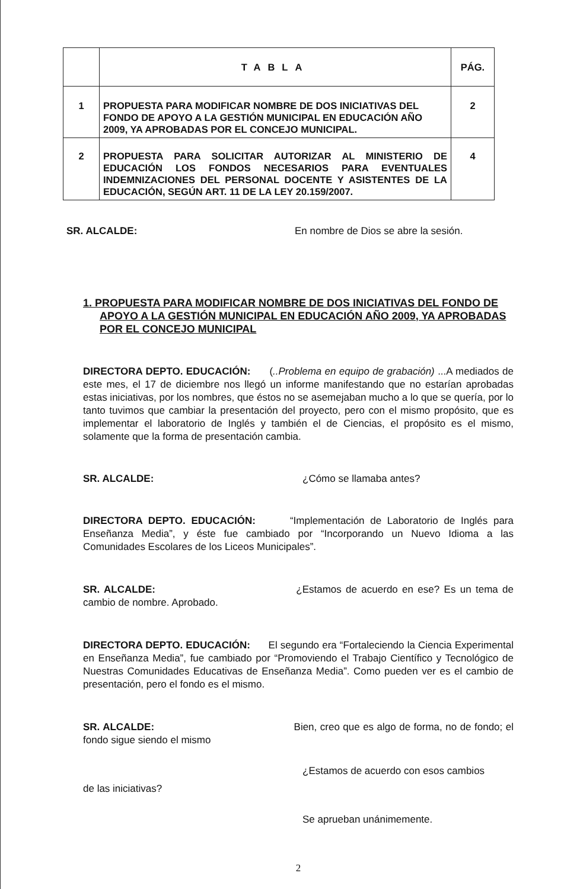| | TABLA | PÁG. |
| --- | --- | --- |
| 1 | PROPUESTA PARA MODIFICAR NOMBRE DE DOS INICIATIVAS DEL FONDO DE APOYO A LA GESTIÓN MUNICIPAL EN EDUCACIÓN AÑO 2009, YA APROBADAS POR EL CONCEJO MUNICIPAL. | 2 |
| 2 | PROPUESTA PARA SOLICITAR AUTORIZAR AL MINISTERIO DE EDUCACIÓN LOS FONDOS NECESARIOS PARA EVENTUALES INDEMNIZACIONES DEL PERSONAL DOCENTE Y ASISTENTES DE LA EDUCACIÓN, SEGÚN ART. 11 DE LA LEY 20.159/2007. | 4 |
SR. ALCALDE: En nombre de Dios se abre la sesión.
1. PROPUESTA PARA MODIFICAR NOMBRE DE DOS INICIATIVAS DEL FONDO DE APOYO A LA GESTIÓN MUNICIPAL EN EDUCACIÓN AÑO 2009, YA APROBADAS POR EL CONCEJO MUNICIPAL
DIRECTORA DEPTO. EDUCACIÓN: (..Problema en equipo de grabación) ...A mediados de este mes, el 17 de diciembre nos llegó un informe manifestando que no estarían aprobadas estas iniciativas, por los nombres, que éstos no se asemejaban mucho a lo que se quería, por lo tanto tuvimos que cambiar la presentación del proyecto, pero con el mismo propósito, que es implementar el laboratorio de Inglés y también el de Ciencias, el propósito es el mismo, solamente que la forma de presentación cambia.
SR. ALCALDE: ¿Cómo se llamaba antes?
DIRECTORA DEPTO. EDUCACIÓN: “Implementación de Laboratorio de Inglés para Enseñanza Media”, y éste fue cambiado por “Incorporando un Nuevo Idioma a las Comunidades Escolares de los Liceos Municipales”.
SR. ALCALDE: ¿Estamos de acuerdo en ese? Es un tema de cambio de nombre. Aprobado.
DIRECTORA DEPTO. EDUCACIÓN: El segundo era “Fortaleciendo la Ciencia Experimental en Enseñanza Media”, fue cambiado por “Promoviendo el Trabajo Científico y Tecnológico de Nuestras Comunidades Educativas de Enseñanza Media”. Como pueden ver es el cambio de presentación, pero el fondo es el mismo.
SR. ALCALDE: Bien, creo que es algo de forma, no de fondo; el fondo sigue siendo el mismo
¿Estamos de acuerdo con esos cambios
de las iniciativas?
Se aprueban unánimemente.
2